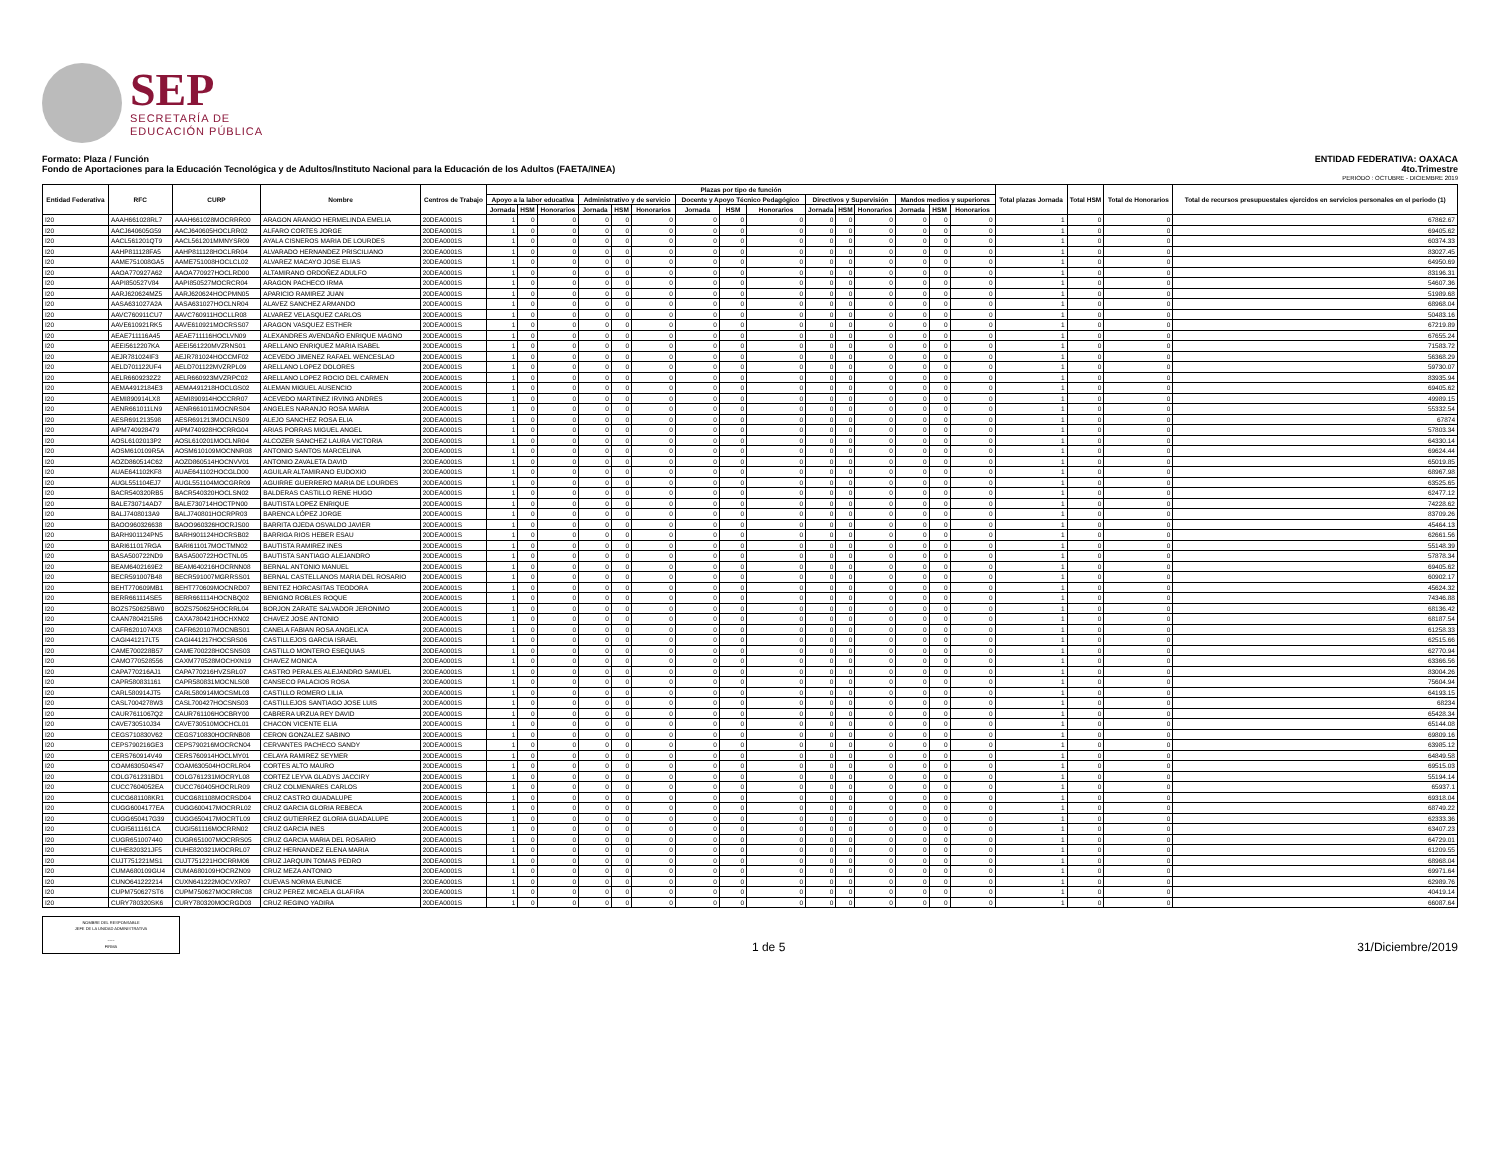SEP
SECRETARÍA DE
EDUCACIÓN PÚBLICA
Formato: Plaza / Función
Fondo de Aportaciones para la Educación Tecnológica y de Adultos/Instituto Nacional para la Educación de los Adultos (FAETA/INEA)
ENTIDAD FEDERATIVA: OAXACA
4to.Trimestre
PERIODO : OCTUBRE - DICIEMBRE 2019
| Entidad Federativa | RFC | CURP | Nombre | Centros de Trabajo | Plazas por tipo de función | | | | | | | | | | | | | | | Total plazas Jornada | Total HSM | Total de Honorarios | Total de recursos presupuestales ejercidos en servicios personales en el periodo (1) |
| --- | --- | --- | --- | --- | --- | --- | --- | --- | --- | --- | --- | --- | --- | --- | --- | --- | --- | --- | --- | --- | --- | --- | --- |
| | | | | | Apoyo a la labor educativa | | | Administrativo y de servicio | | | Docente y Apoyo Técnico Pedagógico | | | Directivos y Supervisión | | | Mandos medios y superiores | | | | | | |
| | | | | | Jornada | HSM | Honorarios | Jornada | HSM | Honorarios | Jornada | HSM | Honorarios | Jornada | HSM | Honorarios | Jornada | HSM | Honorarios | | | | |
| I20 | AAAH661028RL7 | AAAH661028MOCRRR00 | ARAGON ARANGO HERMELINDA EMELIA | 20DEA0001S | 1 | 0 | 0 | 0 | 0 | 0 | 0 | 0 | 0 | 0 | 0 | 0 | 0 | 0 | 0 | 1 | 0 | 0 | 67862.67 |
| I20 | AACJ640605G59 | AACJ640605HOCLRR02 | ALFARO CORTES JORGE | 20DEA0001S | 1 | 0 | 0 | 0 | 0 | 0 | 0 | 0 | 0 | 0 | 0 | 0 | 0 | 0 | 0 | 1 | 0 | 0 | 69405.62 |
| I20 | AACL561201QT9 | AACL561201MMNYSR09 | AYALA CISNEROS MARIA DE LOURDES | 20DEA0001S | 1 | 0 | 0 | 0 | 0 | 0 | 0 | 0 | 0 | 0 | 0 | 0 | 0 | 0 | 0 | 1 | 0 | 0 | 60374.33 |
| I20 | AAHP811128FA5 | AAHP811128HOCLRR04 | ALVARADO HERNANDEZ PRISCILIANO | 20DEA0001S | 1 | 0 | 0 | 0 | 0 | 0 | 0 | 0 | 0 | 0 | 0 | 0 | 0 | 0 | 0 | 1 | 0 | 0 | 83027.45 |
| I20 | AAME751008GA5 | AAME751008HOCLCL02 | ALVAREZ MACAYO JOSE ELIAS | 20DEA0001S | 1 | 0 | 0 | 0 | 0 | 0 | 0 | 0 | 0 | 0 | 0 | 0 | 0 | 0 | 0 | 1 | 0 | 0 | 64950.69 |
| I20 | AAOA770927A62 | AAOA770927HOCLRD00 | ALTAMIRANO ORDOÑEZ ADULFO | 20DEA0001S | 1 | 0 | 0 | 0 | 0 | 0 | 0 | 0 | 0 | 0 | 0 | 0 | 0 | 0 | 0 | 1 | 0 | 0 | 83196.31 |
| I20 | AAPI850527V84 | AAPI850527MOCRCR04 | ARAGON PACHECO IRMA | 20DEA0001S | 1 | 0 | 0 | 0 | 0 | 0 | 0 | 0 | 0 | 0 | 0 | 0 | 0 | 0 | 0 | 1 | 0 | 0 | 54607.36 |
| I20 | AARJ620624MZ5 | AARJ620624HOCPMN05 | APARICIO RAMIREZ JUAN | 20DEA0001S | 1 | 0 | 0 | 0 | 0 | 0 | 0 | 0 | 0 | 0 | 0 | 0 | 0 | 0 | 0 | 1 | 0 | 0 | 51989.68 |
| I20 | AASA631027A2A | AASA631027HOCLNR04 | ALAVEZ SANCHEZ ARMANDO | 20DEA0001S | 1 | 0 | 0 | 0 | 0 | 0 | 0 | 0 | 0 | 0 | 0 | 0 | 0 | 0 | 0 | 1 | 0 | 0 | 68968.04 |
| I20 | AAVC760911CU7 | AAVC760911HOCLLR08 | ALVAREZ VELASQUEZ CARLOS | 20DEA0001S | 1 | 0 | 0 | 0 | 0 | 0 | 0 | 0 | 0 | 0 | 0 | 0 | 0 | 0 | 0 | 1 | 0 | 0 | 50483.16 |
| I20 | AAVE610921RK5 | AAVE610921MOCRSS07 | ARAGON VASQUEZ ESTHER | 20DEA0001S | 1 | 0 | 0 | 0 | 0 | 0 | 0 | 0 | 0 | 0 | 0 | 0 | 0 | 0 | 0 | 1 | 0 | 0 | 67219.89 |
| I20 | AEAE711116A45 | AEAE711116HOCLVN09 | ALEXANDRES AVENDAÑO ENRIQUE MAGNO | 20DEA0001S | 1 | 0 | 0 | 0 | 0 | 0 | 0 | 0 | 0 | 0 | 0 | 0 | 0 | 0 | 0 | 1 | 0 | 0 | 67655.24 |
| I20 | AEEI5612207KA | AEEI561220MVZRNS01 | ARELLANO ENRIQUEZ MARIA ISABEL | 20DEA0001S | 1 | 0 | 0 | 0 | 0 | 0 | 0 | 0 | 0 | 0 | 0 | 0 | 0 | 0 | 0 | 1 | 0 | 0 | 71583.72 |
| I20 | AEJR781024IF3 | AEJR781024HOCCMF02 | ACEVEDO JIMENEZ RAFAEL WENCESLAO | 20DEA0001S | 1 | 0 | 0 | 0 | 0 | 0 | 0 | 0 | 0 | 0 | 0 | 0 | 0 | 0 | 0 | 1 | 0 | 0 | 56368.29 |
| I20 | AELD701122UF4 | AELD701122MVZRPL09 | ARELLANO LOPEZ DOLORES | 20DEA0001S | 1 | 0 | 0 | 0 | 0 | 0 | 0 | 0 | 0 | 0 | 0 | 0 | 0 | 0 | 0 | 1 | 0 | 0 | 59730.07 |
| I20 | AELR6609232Z2 | AELR660923MVZRPC02 | ARELLANO LOPEZ ROCIO DEL CARMEN | 20DEA0001S | 1 | 0 | 0 | 0 | 0 | 0 | 0 | 0 | 0 | 0 | 0 | 0 | 0 | 0 | 0 | 1 | 0 | 0 | 83935.94 |
| I20 | AEMA4912184E3 | AEMA491218HOCLGS02 | ALEMAN MIGUEL AUSENCIO | 20DEA0001S | 1 | 0 | 0 | 0 | 0 | 0 | 0 | 0 | 0 | 0 | 0 | 0 | 0 | 0 | 0 | 1 | 0 | 0 | 69405.62 |
| I20 | AEMI890914LX8 | AEMI890914HOCCRR07 | ACEVEDO MARTINEZ IRVING ANDRES | 20DEA0001S | 1 | 0 | 0 | 0 | 0 | 0 | 0 | 0 | 0 | 0 | 0 | 0 | 0 | 0 | 0 | 1 | 0 | 0 | 49989.15 |
| I20 | AENR661011LN9 | AENR661011MOCNRS04 | ANGELES NARANJO ROSA MARIA | 20DEA0001S | 1 | 0 | 0 | 0 | 0 | 0 | 0 | 0 | 0 | 0 | 0 | 0 | 0 | 0 | 0 | 1 | 0 | 0 | 55332.54 |
| I20 | AESR691213598 | AESR691213MOCLNS09 | ALEJO SANCHEZ ROSA ELIA | 20DEA0001S | 1 | 0 | 0 | 0 | 0 | 0 | 0 | 0 | 0 | 0 | 0 | 0 | 0 | 0 | 0 | 1 | 0 | 0 | 67874 |
| I20 | AIPM740928479 | AIPM740928HOCRRG04 | ARIAS PORRAS MIGUEL ANGEL | 20DEA0001S | 1 | 0 | 0 | 0 | 0 | 0 | 0 | 0 | 0 | 0 | 0 | 0 | 0 | 0 | 0 | 1 | 0 | 0 | 57803.34 |
| I20 | AOSL6102013P2 | AOSL610201MOCLNR04 | ALCOZER SANCHEZ LAURA VICTORIA | 20DEA0001S | 1 | 0 | 0 | 0 | 0 | 0 | 0 | 0 | 0 | 0 | 0 | 0 | 0 | 0 | 0 | 1 | 0 | 0 | 64330.14 |
| I20 | AOSM610109R5A | AOSM610109MOCNNR08 | ANTONIO SANTOS MARCELINA | 20DEA0001S | 1 | 0 | 0 | 0 | 0 | 0 | 0 | 0 | 0 | 0 | 0 | 0 | 0 | 0 | 0 | 1 | 0 | 0 | 69624.44 |
| I20 | AOZD860514C62 | AOZD860514HOCNVV01 | ANTONIO ZAVALETA DAVID | 20DEA0001S | 1 | 0 | 0 | 0 | 0 | 0 | 0 | 0 | 0 | 0 | 0 | 0 | 0 | 0 | 0 | 1 | 0 | 0 | 65019.85 |
| I20 | AUAE641102KF8 | AUAE641102HOCGLD00 | AGUILAR ALTAMIRANO EUDOXIO | 20DEA0001S | 1 | 0 | 0 | 0 | 0 | 0 | 0 | 0 | 0 | 0 | 0 | 0 | 0 | 0 | 0 | 1 | 0 | 0 | 68967.98 |
| I20 | AUGL551104EJ7 | AUGL551104MOCGRR09 | AGUIRRE GUERRERO MARIA DE LOURDES | 20DEA0001S | 1 | 0 | 0 | 0 | 0 | 0 | 0 | 0 | 0 | 0 | 0 | 0 | 0 | 0 | 0 | 1 | 0 | 0 | 63525.65 |
| I20 | BACR540320RB5 | BACR540320HOCLSN02 | BALDERAS CASTILLO RENE HUGO | 20DEA0001S | 1 | 0 | 0 | 0 | 0 | 0 | 0 | 0 | 0 | 0 | 0 | 0 | 0 | 0 | 0 | 1 | 0 | 0 | 62477.12 |
| I20 | BALE730714AD7 | BALE730714HOCTPN00 | BAUTISTA LOPEZ ENRIQUE | 20DEA0001S | 1 | 0 | 0 | 0 | 0 | 0 | 0 | 0 | 0 | 0 | 0 | 0 | 0 | 0 | 0 | 1 | 0 | 0 | 74228.62 |
| I20 | BALJ7408013A9 | BALJ740801HOCRPR03 | BARENCA LÓPEZ JORGE | 20DEA0001S | 1 | 0 | 0 | 0 | 0 | 0 | 0 | 0 | 0 | 0 | 0 | 0 | 0 | 0 | 0 | 1 | 0 | 0 | 83709.26 |
| I20 | BAOO960326638 | BAOO960326HOCRJS00 | BARRITA OJEDA OSVALDO JAVIER | 20DEA0001S | 1 | 0 | 0 | 0 | 0 | 0 | 0 | 0 | 0 | 0 | 0 | 0 | 0 | 0 | 0 | 1 | 0 | 0 | 45464.13 |
| I20 | BARH901124PN5 | BARH901124HOCRSB02 | BARRIGA RIOS HEBER ESAU | 20DEA0001S | 1 | 0 | 0 | 0 | 0 | 0 | 0 | 0 | 0 | 0 | 0 | 0 | 0 | 0 | 0 | 1 | 0 | 0 | 62661.56 |
| I20 | BARI611017RGA | BARI611017MOCTMN02 | BAUTISTA RAMIREZ INES | 20DEA0001S | 1 | 0 | 0 | 0 | 0 | 0 | 0 | 0 | 0 | 0 | 0 | 0 | 0 | 0 | 0 | 1 | 0 | 0 | 55148.39 |
| I20 | BASA500722ND9 | BASA500722HOCTNL05 | BAUTISTA SANTIAGO ALEJANDRO | 20DEA0001S | 1 | 0 | 0 | 0 | 0 | 0 | 0 | 0 | 0 | 0 | 0 | 0 | 0 | 0 | 0 | 1 | 0 | 0 | 57878.34 |
| I20 | BEAM6402169E2 | BEAM640216HOCRNN08 | BERNAL ANTONIO MANUEL | 20DEA0001S | 1 | 0 | 0 | 0 | 0 | 0 | 0 | 0 | 0 | 0 | 0 | 0 | 0 | 0 | 0 | 1 | 0 | 0 | 69405.62 |
| I20 | BECR591007B48 | BECR591007MGRRSS01 | BERNAL CASTELLANOS MARIA DEL ROSARIO | 20DEA0001S | 1 | 0 | 0 | 0 | 0 | 0 | 0 | 0 | 0 | 0 | 0 | 0 | 0 | 0 | 0 | 1 | 0 | 0 | 60902.17 |
| I20 | BEHT770609MB1 | BEHT770609MOCNRD07 | BENITEZ HORCASITAS TEODORA | 20DEA0001S | 1 | 0 | 0 | 0 | 0 | 0 | 0 | 0 | 0 | 0 | 0 | 0 | 0 | 0 | 0 | 1 | 0 | 0 | 45624.32 |
| I20 | BERR661114SE5 | BERR661114HOCNBQ02 | BENIGNO ROBLES ROQUE | 20DEA0001S | 1 | 0 | 0 | 0 | 0 | 0 | 0 | 0 | 0 | 0 | 0 | 0 | 0 | 0 | 0 | 1 | 0 | 0 | 74346.88 |
| I20 | BOZS750625BW0 | BOZS750625HOCRRL04 | BORJON ZARATE SALVADOR JERONIMO | 20DEA0001S | 1 | 0 | 0 | 0 | 0 | 0 | 0 | 0 | 0 | 0 | 0 | 0 | 0 | 0 | 0 | 1 | 0 | 0 | 68136.42 |
| I20 | CAAN7804215R6 | CAXA780421HOCHXN02 | CHAVEZ JOSE ANTONIO | 20DEA0001S | 1 | 0 | 0 | 0 | 0 | 0 | 0 | 0 | 0 | 0 | 0 | 0 | 0 | 0 | 0 | 1 | 0 | 0 | 68187.54 |
| I20 | CAFR6201074X8 | CAFR620107MOCNBS01 | CANELA FABIAN ROSA ANGELICA | 20DEA0001S | 1 | 0 | 0 | 0 | 0 | 0 | 0 | 0 | 0 | 0 | 0 | 0 | 0 | 0 | 0 | 1 | 0 | 0 | 61258.33 |
| I20 | CAGI441217LT5 | CAGI441217HOCSRS06 | CASTILLEJOS GARCIA ISRAEL | 20DEA0001S | 1 | 0 | 0 | 0 | 0 | 0 | 0 | 0 | 0 | 0 | 0 | 0 | 0 | 0 | 0 | 1 | 0 | 0 | 62515.66 |
| I20 | CAME700228B57 | CAME700228HOCSNS03 | CASTILLO MONTERO ESEQUIAS | 20DEA0001S | 1 | 0 | 0 | 0 | 0 | 0 | 0 | 0 | 0 | 0 | 0 | 0 | 0 | 0 | 0 | 1 | 0 | 0 | 62770.94 |
| I20 | CAMO770528556 | CAXM770528MOCHXN19 | CHAVEZ MONICA | 20DEA0001S | 1 | 0 | 0 | 0 | 0 | 0 | 0 | 0 | 0 | 0 | 0 | 0 | 0 | 0 | 0 | 1 | 0 | 0 | 63366.56 |
| I20 | CAPA770216AJ1 | CAPA770216HVZSRL07 | CASTRO PERALES ALEJANDRO SAMUEL | 20DEA0001S | 1 | 0 | 0 | 0 | 0 | 0 | 0 | 0 | 0 | 0 | 0 | 0 | 0 | 0 | 0 | 1 | 0 | 0 | 83004.26 |
| I20 | CAPR580831161 | CAPR580831MOCNLS08 | CANSECO PALACIOS ROSA | 20DEA0001S | 1 | 0 | 0 | 0 | 0 | 0 | 0 | 0 | 0 | 0 | 0 | 0 | 0 | 0 | 0 | 1 | 0 | 0 | 75604.94 |
| I20 | CARL580914JT5 | CARL580914MOCSML03 | CASTILLO ROMERO LILIA | 20DEA0001S | 1 | 0 | 0 | 0 | 0 | 0 | 0 | 0 | 0 | 0 | 0 | 0 | 0 | 0 | 0 | 1 | 0 | 0 | 64193.15 |
| I20 | CASL7004278W3 | CASL700427HOCSNS03 | CASTILLEJOS SANTIAGO JOSE LUIS | 20DEA0001S | 1 | 0 | 0 | 0 | 0 | 0 | 0 | 0 | 0 | 0 | 0 | 0 | 0 | 0 | 0 | 1 | 0 | 0 | 68234 |
| I20 | CAUR7611067Q2 | CAUR761106HOCBRY00 | CABRERA URZUA REY DAVID | 20DEA0001S | 1 | 0 | 0 | 0 | 0 | 0 | 0 | 0 | 0 | 0 | 0 | 0 | 0 | 0 | 0 | 1 | 0 | 0 | 65428.34 |
| I20 | CAVE730510J34 | CAVE730510MOCHCL01 | CHACON VICENTE ELIA | 20DEA0001S | 1 | 0 | 0 | 0 | 0 | 0 | 0 | 0 | 0 | 0 | 0 | 0 | 0 | 0 | 0 | 1 | 0 | 0 | 65144.08 |
| I20 | CEGS710830V62 | CEGS710830HOCRNB08 | CERON GONZALEZ SABINO | 20DEA0001S | 1 | 0 | 0 | 0 | 0 | 0 | 0 | 0 | 0 | 0 | 0 | 0 | 0 | 0 | 0 | 1 | 0 | 0 | 69809.16 |
| I20 | CEPS790216GE3 | CEPS790216MOCRCN04 | CERVANTES PACHECO SANDY | 20DEA0001S | 1 | 0 | 0 | 0 | 0 | 0 | 0 | 0 | 0 | 0 | 0 | 0 | 0 | 0 | 0 | 1 | 0 | 0 | 63985.12 |
| I20 | CERS760914V49 | CERS760914HOCLMY01 | CELAYA RAMIREZ SEYMER | 20DEA0001S | 1 | 0 | 0 | 0 | 0 | 0 | 0 | 0 | 0 | 0 | 0 | 0 | 0 | 0 | 0 | 1 | 0 | 0 | 64849.58 |
| I20 | COAM630504S47 | COAM630504HOCRLR04 | CORTES ALTO MAURO | 20DEA0001S | 1 | 0 | 0 | 0 | 0 | 0 | 0 | 0 | 0 | 0 | 0 | 0 | 0 | 0 | 0 | 1 | 0 | 0 | 69515.03 |
| I20 | COLG761231BD1 | COLG761231MOCRYL08 | CORTEZ LEYVA GLADYS JACCIRY | 20DEA0001S | 1 | 0 | 0 | 0 | 0 | 0 | 0 | 0 | 0 | 0 | 0 | 0 | 0 | 0 | 0 | 1 | 0 | 0 | 55194.14 |
| I20 | CUCC7604052EA | CUCC760405HOCRLR09 | CRUZ COLMENARES CARLOS | 20DEA0001S | 1 | 0 | 0 | 0 | 0 | 0 | 0 | 0 | 0 | 0 | 0 | 0 | 0 | 0 | 0 | 1 | 0 | 0 | 65937.1 |
| I20 | CUCG681108KR1 | CUCG681108MOCRSD04 | CRUZ CASTRO GUADALUPE | 20DEA0001S | 1 | 0 | 0 | 0 | 0 | 0 | 0 | 0 | 0 | 0 | 0 | 0 | 0 | 0 | 0 | 1 | 0 | 0 | 69318.04 |
| I20 | CUGG6004177EA | CUGG600417MOCRRL02 | CRUZ GARCIA GLORIA REBECA | 20DEA0001S | 1 | 0 | 0 | 0 | 0 | 0 | 0 | 0 | 0 | 0 | 0 | 0 | 0 | 0 | 0 | 1 | 0 | 0 | 68749.22 |
| I20 | CUGG650417G39 | CUGG650417MOCRTL09 | CRUZ GUTIERREZ GLORIA GUADALUPE | 20DEA0001S | 1 | 0 | 0 | 0 | 0 | 0 | 0 | 0 | 0 | 0 | 0 | 0 | 0 | 0 | 0 | 1 | 0 | 0 | 62333.36 |
| I20 | CUGI5611161CA | CUGI561116MOCRRN02 | CRUZ GARCIA INES | 20DEA0001S | 1 | 0 | 0 | 0 | 0 | 0 | 0 | 0 | 0 | 0 | 0 | 0 | 0 | 0 | 0 | 1 | 0 | 0 | 63407.23 |
| I20 | CUGR651007440 | CUGR651007MOCRRS05 | CRUZ GARCIA MARIA DEL ROSARIO | 20DEA0001S | 1 | 0 | 0 | 0 | 0 | 0 | 0 | 0 | 0 | 0 | 0 | 0 | 0 | 0 | 0 | 1 | 0 | 0 | 64729.01 |
| I20 | CUHE820321JF5 | CUHE820321MOCRRL07 | CRUZ HERNANDEZ ELENA MARIA | 20DEA0001S | 1 | 0 | 0 | 0 | 0 | 0 | 0 | 0 | 0 | 0 | 0 | 0 | 0 | 0 | 0 | 1 | 0 | 0 | 61209.55 |
| I20 | CUJT751221MS1 | CUJT751221HOCRRM06 | CRUZ JARQUIN TOMAS PEDRO | 20DEA0001S | 1 | 0 | 0 | 0 | 0 | 0 | 0 | 0 | 0 | 0 | 0 | 0 | 0 | 0 | 0 | 1 | 0 | 0 | 68968.04 |
| I20 | CUMA680109GU4 | CUMA680109HOCRZN09 | CRUZ MEZA ANTONIO | 20DEA0001S | 1 | 0 | 0 | 0 | 0 | 0 | 0 | 0 | 0 | 0 | 0 | 0 | 0 | 0 | 0 | 1 | 0 | 0 | 69971.64 |
| I20 | CUNO641222214 | CUXN641222MOCVXR07 | CUEVAS NORMA EUNICE | 20DEA0001S | 1 | 0 | 0 | 0 | 0 | 0 | 0 | 0 | 0 | 0 | 0 | 0 | 0 | 0 | 0 | 1 | 0 | 0 | 62989.76 |
| I20 | CUPM750627ST6 | CUPM750627MOCRRC08 | CRUZ PEREZ MICAELA GLAFIRA | 20DEA0001S | 1 | 0 | 0 | 0 | 0 | 0 | 0 | 0 | 0 | 0 | 0 | 0 | 0 | 0 | 0 | 1 | 0 | 0 | 40419.14 |
| I20 | CURY780320SK6 | CURY780320MOCRGD03 | CRUZ REGINO YADIRA | 20DEA0001S | 1 | 0 | 0 | 0 | 0 | 0 | 0 | 0 | 0 | 0 | 0 | 0 | 0 | 0 | 0 | 1 | 0 | 0 | 66087.64 |
NOMBRE DEL RESPONSABLE
JEFE DE LA UNIDAD ADMINISTRATIVA
~~~
FIRMA
1 de 5
31/Diciembre/2019